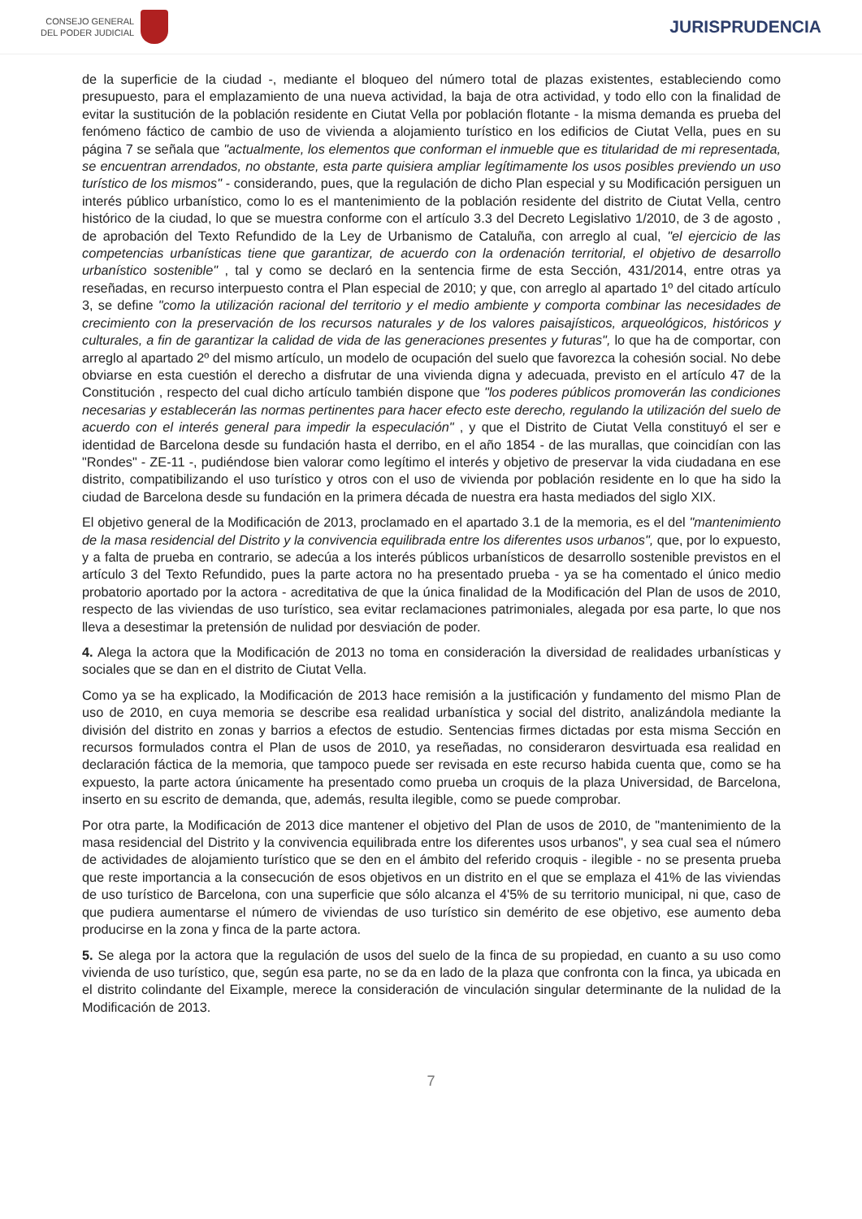CONSEJO GENERAL
DEL PODER JUDICIAL
JURISPRUDENCIA
de la superficie de la ciudad -, mediante el bloqueo del número total de plazas existentes, estableciendo como presupuesto, para el emplazamiento de una nueva actividad, la baja de otra actividad, y todo ello con la finalidad de evitar la sustitución de la población residente en Ciutat Vella por población flotante - la misma demanda es prueba del fenómeno fáctico de cambio de uso de vivienda a alojamiento turístico en los edificios de Ciutat Vella, pues en su página 7 se señala que "actualmente, los elementos que conforman el inmueble que es titularidad de mi representada, se encuentran arrendados, no obstante, esta parte quisiera ampliar legítimamente los usos posibles previendo un uso turístico de los mismos" - considerando, pues, que la regulación de dicho Plan especial y su Modificación persiguen un interés público urbanístico, como lo es el mantenimiento de la población residente del distrito de Ciutat Vella, centro histórico de la ciudad, lo que se muestra conforme con el artículo 3.3 del Decreto Legislativo 1/2010, de 3 de agosto , de aprobación del Texto Refundido de la Ley de Urbanismo de Cataluña, con arreglo al cual, "el ejercicio de las competencias urbanísticas tiene que garantizar, de acuerdo con la ordenación territorial, el objetivo de desarrollo urbanístico sostenible" , tal y como se declaró en la sentencia firme de esta Sección, 431/2014, entre otras ya reseñadas, en recurso interpuesto contra el Plan especial de 2010; y que, con arreglo al apartado 1º del citado artículo 3, se define "como la utilización racional del territorio y el medio ambiente y comporta combinar las necesidades de crecimiento con la preservación de los recursos naturales y de los valores paisajísticos, arqueológicos, históricos y culturales, a fin de garantizar la calidad de vida de las generaciones presentes y futuras", lo que ha de comportar, con arreglo al apartado 2º del mismo artículo, un modelo de ocupación del suelo que favorezca la cohesión social. No debe obviarse en esta cuestión el derecho a disfrutar de una vivienda digna y adecuada, previsto en el artículo 47 de la Constitución , respecto del cual dicho artículo también dispone que "los poderes públicos promoverán las condiciones necesarias y establecerán las normas pertinentes para hacer efecto este derecho, regulando la utilización del suelo de acuerdo con el interés general para impedir la especulación" , y que el Distrito de Ciutat Vella constituyó el ser e identidad de Barcelona desde su fundación hasta el derribo, en el año 1854 - de las murallas, que coincidían con las "Rondes" - ZE-11 -, pudiéndose bien valorar como legítimo el interés y objetivo de preservar la vida ciudadana en ese distrito, compatibilizando el uso turístico y otros con el uso de vivienda por población residente en lo que ha sido la ciudad de Barcelona desde su fundación en la primera década de nuestra era hasta mediados del siglo XIX.
El objetivo general de la Modificación de 2013, proclamado en el apartado 3.1 de la memoria, es el del "mantenimiento de la masa residencial del Distrito y la convivencia equilibrada entre los diferentes usos urbanos", que, por lo expuesto, y a falta de prueba en contrario, se adecúa a los interés públicos urbanísticos de desarrollo sostenible previstos en el artículo 3 del Texto Refundido, pues la parte actora no ha presentado prueba - ya se ha comentado el único medio probatorio aportado por la actora - acreditativa de que la única finalidad de la Modificación del Plan de usos de 2010, respecto de las viviendas de uso turístico, sea evitar reclamaciones patrimoniales, alegada por esa parte, lo que nos lleva a desestimar la pretensión de nulidad por desviación de poder.
4. Alega la actora que la Modificación de 2013 no toma en consideración la diversidad de realidades urbanísticas y sociales que se dan en el distrito de Ciutat Vella.
Como ya se ha explicado, la Modificación de 2013 hace remisión a la justificación y fundamento del mismo Plan de uso de 2010, en cuya memoria se describe esa realidad urbanística y social del distrito, analizándola mediante la división del distrito en zonas y barrios a efectos de estudio. Sentencias firmes dictadas por esta misma Sección en recursos formulados contra el Plan de usos de 2010, ya reseñadas, no consideraron desvirtuada esa realidad en declaración fáctica de la memoria, que tampoco puede ser revisada en este recurso habida cuenta que, como se ha expuesto, la parte actora únicamente ha presentado como prueba un croquis de la plaza Universidad, de Barcelona, inserto en su escrito de demanda, que, además, resulta ilegible, como se puede comprobar.
Por otra parte, la Modificación de 2013 dice mantener el objetivo del Plan de usos de 2010, de "mantenimiento de la masa residencial del Distrito y la convivencia equilibrada entre los diferentes usos urbanos", y sea cual sea el número de actividades de alojamiento turístico que se den en el ámbito del referido croquis - ilegible - no se presenta prueba que reste importancia a la consecución de esos objetivos en un distrito en el que se emplaza el 41% de las viviendas de uso turístico de Barcelona, con una superficie que sólo alcanza el 4'5% de su territorio municipal, ni que, caso de que pudiera aumentarse el número de viviendas de uso turístico sin demérito de ese objetivo, ese aumento deba producirse en la zona y finca de la parte actora.
5. Se alega por la actora que la regulación de usos del suelo de la finca de su propiedad, en cuanto a su uso como vivienda de uso turístico, que, según esa parte, no se da en lado de la plaza que confronta con la finca, ya ubicada en el distrito colindante del Eixample, merece la consideración de vinculación singular determinante de la nulidad de la Modificación de 2013.
7